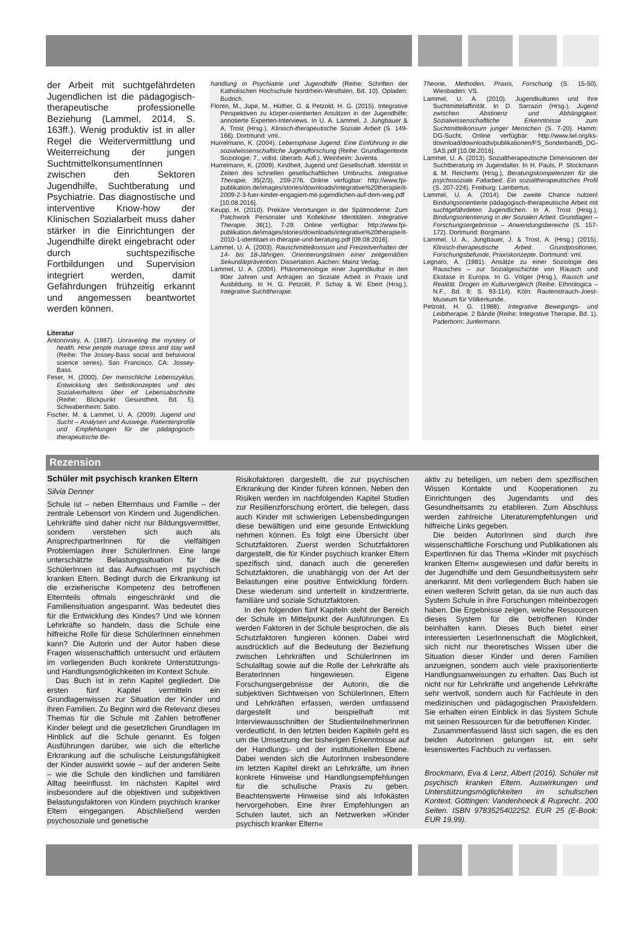der Arbeit mit suchtgefährdeten Jugendlichen ist die pädagogisch-therapeutische professionelle Beziehung (Lammel, 2014, S. 163ff.). Wenig produktiv ist in aller Regel die Weitervermittlung und Weiterreichung der jungen SuchtmittelkonsumentInnen zwischen den Sektoren Jugendhilfe, Suchtberatung und Psychiatrie. Das diagnostische und interventive Know-how der Klinischen Sozialarbeit muss daher stärker in die Einrichtungen der Jugendhilfe direkt eingebracht oder durch suchtspezifische Fortbildungen und Supervision integriert werden, damit Gefährdungen frühzeitig erkannt und angemessen beantwortet werden können.
Literatur
Antonovsky, A. (1987). Unraveling the mystery of health. How people manage stress and stay well (Reihe: The Jossey-Bass social and behavioral science series). San Francisco, CA: Jossey-Bass.
Feser, H. (2000). Der menschliche Lebenszyklus. Entwicklung des Selbstkonzeptes und des Sozialverhaltens über elf Lebensabschnitte (Reihe: Blickpunkt Gesundheit, Bd. 5). Schwabenheim: Sabo.
Fischer, M. & Lammel, U. A. (2009). Jugend und Sucht – Analysen und Auswege. Patientenprofile und Empfehlungen für die pädagogisch-therapeutische Be-
handlung in Psychiatrie und Jugendhilfe (Reihe: Schriften der Katholischen Hochschule Nordrhein-Westfalen, Bd. 10). Opladen: Budrich.
Floren, M., Jupe, M., Hüther, G. & Petzold, H. G. (2015). Integrative Perspektiven zu körper-orientierten Ansätzen in der Jugendhilfe: annotierte Experten-Interviews. In U. A. Lammel, J. Jungbauer & A. Trost (Hrsg.), Klinisch-therapeutische Soziale Arbeit (S. 149-166). Dortmund: vml..
Hurrelmann, K. (2004). Lebensphase Jugend. Eine Einführung in die sozialwissenschaftliche Jugendforschung (Reihe: Grundlagentexte Soziologie; 7., vollst. überarb. Aufl.). Weinheim: Juventa.
Hurrelmann, K. (2009). Kindheit, Jugend und Gesellschaft. Identität in Zeiten des schnellen gesellschaftlichen Umbruchs. Integrative Therapie, 35(2/3), 259-276. Online verfügbar: http://www.fpi-publikation.de/images/stories/downloads/integrative%20therapie/it-2009-2-3-fuer-kinder-engagiert-mit-jugendlichen-auf-dem-weg.pdf [10.08.2016].
Keupp, H. (2010). Prekäre Verortungen in der Spätmoderne: Zum Patchwork Personaler und Kollektiver Identitäten. Integrative Therapie, 36(1), 7-29. Online verfügbar: http://www.fpi-publikation.de/images/stories/downloads/integrative%20therapie/it-2010-1-identitaet-in-therapie-und-beratung.pdf [09.08.2016].
Lammel, U. A. (2003). Rauschmittelkonsum und Freizeitverhalten der 14- bis 18-Jährigen. Orientierungslinien einer zeitgemäßen Sekundärprävention. Dissertation. Aachen: Mainz Verlag.
Lammel, U. A. (2004). Phänomenologie einer Jugendkultur in den 90er Jahren und Anfragen an Soziale Arbeit in Praxis und Ausbildung. In H. G. Petzold, P. Schay & W. Ebert (Hrsg.), Integrative Suchttherapie.
Theorie, Methoden, Praxis, Forschung (S. 15-50). Wiesbaden: VS.
Lammel, U. A. (2010). Jugendkulturen und ihre Suchtmittelaffinität. In D. Sarrazin (Hrsg.), Jugend zwischen Abstinenz und Abhängigkeit. Sozialwissenschaftliche Erkenntnisse zum Suchtmittelkonsum junger Menschen (S. 7-20). Hamm: DG-Sucht. Online verfügbar: http://www.lwl.org/ks-download/downloads/publikationen/FS_Sonderband5_DG-SAS.pdf [10.08.2016].
Lammel, U. A. (2013). Sozialtherapeutische Dimensionen der Suchtberatung im Jugendalter. In H. Pauls, P. Stockmann & M. Reicherts (Hrsg.), Beratungskompetenzen für die psychosoziale Fallarbeit. Ein sozialtherapeutisches Profil (S. 207-224). Freiburg: Lambertus.
Lammel, U. A. (2014). Die zweite Chance nutzen! Bindungsorientierte pädagogisch-therapeutische Arbeit mit suchtgefährdeten Jugendlichen. In A. Trost (Hrsg.), Bindungsorientierung in der Sozialen Arbeit. Grundlagen – Forschungsergebnisse – Anwendungsbereiche (S. 157-172). Dortmund: Borgmann.
Lammel, U. A., Jungbauer, J. & Trost, A. (Hrsg.) (2015). Klinisch-therapeutische Arbeit. Grundpositionen, Forschungsbefunde, Praxiskonzepte. Dortmund: vml.
Legnaro, A. (1981). Ansätze zu einer Soziologie des Rausches – zur Sozialgeschichte von Rausch und Ekstase in Europa. In G. Völger (Hrsg.), Rausch und Realität. Drogen im Kulturvergleich (Reihe: Ethnologica – N.F., Bd. 9; S. 93-114). Köln: Rautenstrauch-Joest-Museum für Völkerkunde.
Petzold, H. G. (1988). Integrative Bewegungs- und Leibtherapie. 2 Bände (Reihe: Integrative Therapie, Bd. 1). Paderborn: Junfermann.
Rezension
Schüler mit psychisch kranken Eltern
Silvia Denner
Schule ist – neben Elternhaus und Familie – der zentrale Lebensort von Kindern und Jugendlichen. Lehrkräfte sind daher nicht nur Bildungsvermittler, sondern verstehen sich auch als AnsprechpartnerInnen für die vielfältigen Problemlagen ihrer SchülerInnen. Eine lange unterschätzte Belastungssituation für die SchülerInnen ist das Aufwachsen mit psychisch kranken Eltern. Bedingt durch die Erkrankung ist die erzieherische Kompetenz des betroffenen Elternteils oftmals eingeschränkt und die Familiensituation angespannt. Was bedeutet dies für die Entwicklung des Kindes? Und wie können Lehrkräfte so handeln, dass die Schule eine hilfreiche Rolle für diese SchülerInnen einnehmen kann? Die Autorin und der Autor haben diese Fragen wissenschaftlich untersucht und erläutern im vorliegenden Buch konkrete Unterstützungs- und Handlungsmöglichkeiten im Kontext Schule.
Das Buch ist in zehn Kapitel gegliedert. Die ersten fünf Kapitel vermitteln ein Grundlagenwissen zur Situation der Kinder und ihren Familien. Zu Beginn wird die Relevanz dieses Themas für die Schule mit Zahlen betroffener Kinder belegt und die gesetzlichen Grundlagen im Hinblick auf die Schule genannt. Es folgen Ausführungen darüber, wie sich die elterliche Erkrankung auf die schulische Leistungsfähigkeit der Kinder auswirkt sowie – auf der anderen Seite – wie die Schule den kindlichen und familiären Alltag beeinflusst. Im nächsten Kapitel wird insbesondere auf die objektiven und subjektiven Belastungsfaktoren von Kindern psychisch kranker Eltern eingegangen. Abschließend werden psychosoziale und genetische
Risikofaktoren dargestellt, die zur psychischen Erkrankung der Kinder führen können. Neben den Risiken werden im nachfolgenden Kapitel Studien zur Resilienzforschung erörtert, die belegen, dass auch Kinder mit schwierigen Lebensbedingungen diese bewältigen und eine gesunde Entwicklung nehmen können. Es folgt eine Übersicht über Schutzfaktoren. Zuerst werden Schutzfaktoren dargestellt, die für Kinder psychisch kranker Eltern spezifisch sind, danach auch die generellen Schutzfaktoren, die unabhängig von der Art der Belastungen eine positive Entwicklung fördern. Diese wiederum sind unterteilt in kindzentrierte, familiäre und soziale Schutzfaktoren.
In den folgenden fünf Kapiteln steht der Bereich der Schule im Mittelpunkt der Ausführungen. Es werden Faktoren in der Schule besprochen, die als Schutzfaktoren fungieren können. Dabei wird ausdrücklich auf die Bedeutung der Beziehung zwischen Lehrkräften und SchülerInnen im Schulalltag sowie auf die Rolle der Lehrkräfte als BeraterInnen hingewiesen. Eigene Forschungsergebnisse der Autorin, die die subjektiven Sichtweisen von SchülerInnen, Eltern und Lehrkräften erfassen, werden umfassend dargestellt und beispielhaft mit Interviewausschnitten der StudienteilnehmerInnen verdeutlicht. In den letzten beiden Kapiteln geht es um die Umsetzung der bisherigen Erkenntnisse auf der Handlungs- und der institutionellen Ebene. Dabei wenden sich die AutorInnen insbesondere im letzten Kapitel direkt an Lehrkräfte, um ihnen konkrete Hinweise und Handlungsempfehlungen für die schulische Praxis zu geben. Beachtenswerte Hinweise sind als Infokästen hervorgehoben. Eine ihrer Empfehlungen an Schulen lautet, sich an Netzwerken »Kinder psychisch kranker Eltern«
aktiv zu beteiligen, um neben dem spezifischen Wissen Kontakte und Kooperationen zu Einrichtungen des Jugendamts und des Gesundheitsamts zu etablieren. Zum Abschluss werden zahlreiche Literaturempfehlungen und hilfreiche Links gegeben.
Die beiden AutorInnen sind durch ihre wissenschaftliche Forschung und Publikationen als ExpertInnen für das Thema »Kinder mit psychisch kranken Eltern« ausgewiesen und dafür bereits in der Jugendhilfe und dem Gesundheitssystem sehr anerkannt. Mit dem vorliegendem Buch haben sie einen weiteren Schritt getan, da sie nun auch das System Schule in ihre Forschungen miteinbezogen haben. Die Ergebnisse zeigen, welche Ressourcen dieses System für die betroffenen Kinder beinhalten kann. Dieses Buch bietet einer interessierten LeserInnenschaft die Möglichkeit, sich nicht nur theoretisches Wissen über die Situation dieser Kinder und deren Familien anzueignen, sondern auch viele praxisorientierte Handlungsanweisungen zu erhalten. Das Buch ist nicht nur für Lehrkräfte und angehende Lehrkräfte sehr wertvoll, sondern auch für Fachleute in den medizinischen und pädagogischen Praxisfeldern. Sie erhalten einen Einblick in das System Schule mit seinen Ressourcen für die betroffenen Kinder.
Zusammenfassend lässt sich sagen, die es den beiden AutorInnen gelungen ist, ein sehr lesenswertes Fachbuch zu verfassen.
Brockmann, Eva & Lenz, Albert (2016). Schüler mit psychisch kranken Eltern. Auswirkungen und Unterstützungsmöglichkeiten im schulischen Kontext. Göttingen: Vandenhoeck & Ruprecht.. 200 Seiten. ISBN 9783525402252. EUR 25 (E-Book: EUR 19,99).